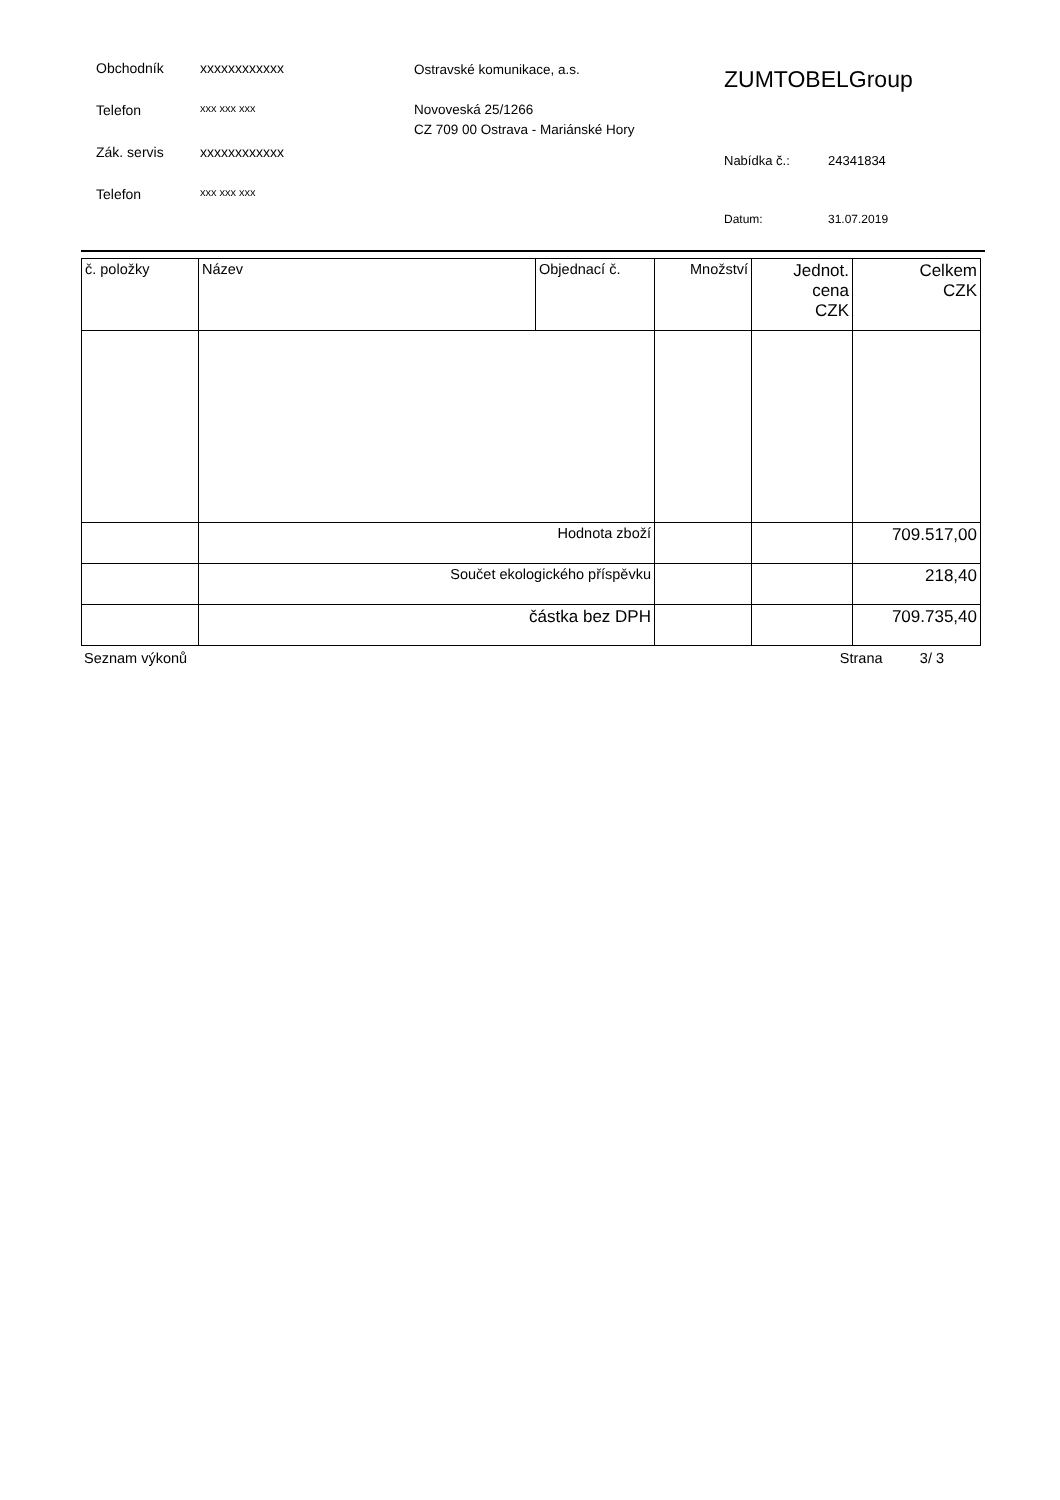Obchodník xxxxxxxxxxxx
Telefon xxx xxx xxx
Zák. servis xxxxxxxxxxxx
Telefon xxx xxx xxx
Ostravské komunikace, a.s.
Novoveská 25/1266
CZ 709 00 Ostrava - Mariánské Hory
ZUMTOBELGroup
Nabídka č.: 24341834
Datum: 31.07.2019
| č. položky | Název | Objednací č. | Množství | Jednot. cena CZK | Celkem CZK |
| --- | --- | --- | --- | --- | --- |
| | Hodnota zboží | | | | 709.517,00 |
| | Součet ekologického příspěvku | | | | 218,40 |
| | částka bez DPH | | | | 709.735,40 |
Seznam výkonů Strana 3/ 3